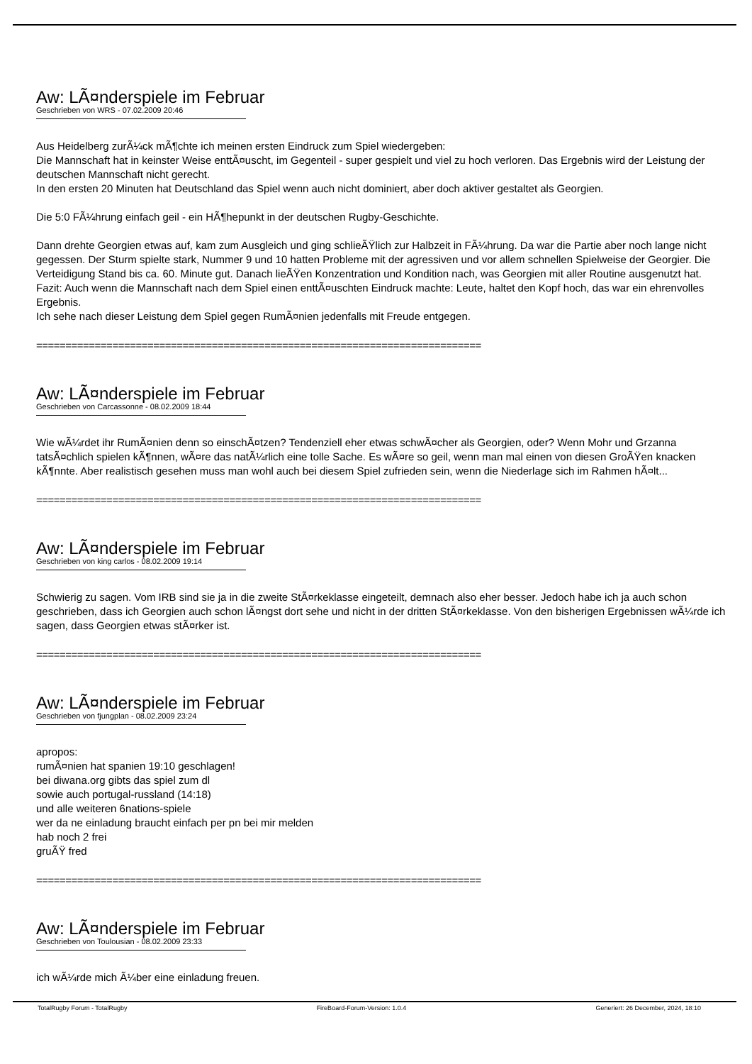Aw: LÃ¤nderspiele im Februar
Geschrieben von WRS - 07.02.2009 20:46
Aus Heidelberg zurÃ¼ck mÃ¶chte ich meinen ersten Eindruck zum Spiel wiedergeben:
Die Mannschaft hat in keinster Weise enttÃ¤uscht, im Gegenteil - super gespielt und viel zu hoch verloren. Das Ergebnis wird der Leistung der deutschen Mannschaft nicht gerecht.
In den ersten 20 Minuten hat Deutschland das Spiel wenn auch nicht dominiert, aber doch aktiver gestaltet als Georgien.
Die 5:0 FÃ¼hrung einfach geil - ein HÃ¶hepunkt in der deutschen Rugby-Geschichte.
Dann drehte Georgien etwas auf, kam zum Ausgleich und ging schlieÃŸlich zur Halbzeit in FÃ¼hrung. Da war die Partie aber noch lange nicht gegessen. Der Sturm spielte stark, Nummer 9 und 10 hatten Probleme mit der agressiven und vor allem schnellen Spielweise der Georgier. Die Verteidigung Stand bis ca. 60. Minute gut. Danach lieÃŸen Konzentration und Kondition nach, was Georgien mit aller Routine ausgenutzt hat.
Fazit: Auch wenn die Mannschaft nach dem Spiel einen enttÃ¤uschten Eindruck machte: Leute, haltet den Kopf hoch, das war ein ehrenvolles Ergebnis.
Ich sehe nach dieser Leistung dem Spiel gegen RumÃ¤nien jedenfalls mit Freude entgegen.
============================================================================
Aw: LÃ¤nderspiele im Februar
Geschrieben von Carcassonne - 08.02.2009 18:44
Wie wÃ¼rdet ihr RumÃ¤nien denn so einschÃ¤tzen? Tendenziell eher etwas schwÃ¤cher als Georgien, oder? Wenn Mohr und Grzanna tatsÃ¤chlich spielen kÃ¶nnen, wÃ¤re das natÃ¼rlich eine tolle Sache. Es wÃ¤re so geil, wenn man mal einen von diesen GroÃŸen knacken kÃ¶nnte. Aber realistisch gesehen muss man wohl auch bei diesem Spiel zufrieden sein, wenn die Niederlage sich im Rahmen hÃ¤lt...
============================================================================
Aw: LÃ¤nderspiele im Februar
Geschrieben von king carlos - 08.02.2009 19:14
Schwierig zu sagen. Vom IRB sind sie ja in die zweite StÃ¤rkeklasse eingeteilt, demnach also eher besser. Jedoch habe ich ja auch schon geschrieben, dass ich Georgien auch schon lÃ¤ngst dort sehe und nicht in der dritten StÃ¤rkeklasse. Von den bisherigen Ergebnissen wÃ¼rde ich sagen, dass Georgien etwas stÃ¤rker ist.
============================================================================
Aw: LÃ¤nderspiele im Februar
Geschrieben von fjungplan - 08.02.2009 23:24
apropos:
rumÃ¤nien hat spanien 19:10 geschlagen!
bei diwana.org gibts das spiel zum dl
sowie auch portugal-russland (14:18)
und alle weiteren 6nations-spiele
wer da ne einladung braucht einfach per pn bei mir melden
hab noch 2 frei
gruÃŸ fred
============================================================================
Aw: LÃ¤nderspiele im Februar
Geschrieben von Toulousian - 08.02.2009 23:33
ich wÃ¼rde mich Ã¼ber eine einladung freuen.
TotalRugby Forum - TotalRugby FireBoard-Forum-Version: 1.0.4 Generiert: 26 December, 2024, 18:10